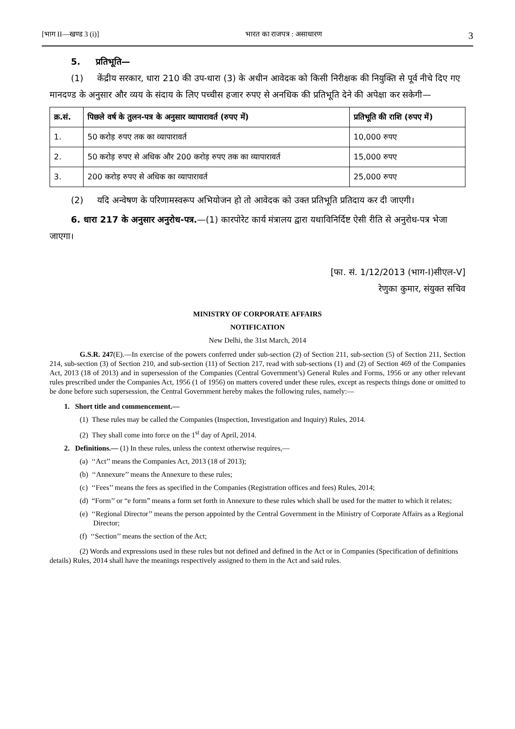[भाग II—खण्ड 3 (i)] भारत का राजपत्र : असाधारण 3
5. प्रतिभूति—
(1) केंद्रीय सरकार, धारा 210 की उप-धारा (3) के अधीन आवेदक को किसी निरीक्षक की नियुक्ति से पूर्व नीचे दिए गए मानदण्ड के अनुसार और व्यय के संदाय के लिए पच्चीस हजार रुपए से अनधिक की प्रतिभूति देने की अपेक्षा कर सकेगी—
| क्र.सं. | पिछले वर्ष के तुलन-पत्र के अनुसार व्यापारावर्त (रुपए में) | प्रतिभूति की राशि (रुपए में) |
| --- | --- | --- |
| 1. | 50 करोड़ रुपए तक का व्यापारावर्त | 10,000 रुपए |
| 2. | 50 करोड़ रुपए से अधिक और 200 करोड़ रुपए तक का व्यापारावर्त | 15,000 रुपए |
| 3. | 200 करोड़ रुपए से अधिक का व्यापारावर्त | 25,000 रुपए |
(2) यदि अन्वेषण के परिणामस्वरूप अभियोजन हो तो आवेदक को उक्त प्रतिभूति प्रतिदाय कर दी जाएगी।
6. धारा 217 के अनुसार अनुरोध-पत्र.—(1) कारपोरेट कार्य मंत्रालय द्वारा यथाविनिर्दिष्ट ऐसी रीति से अनुरोध-पत्र भेजा जाएगा।
[फा. सं. 1/12/2013 (भाग-I)सीएल-V]
रेणुका कुमार, संयुक्त सचिव
MINISTRY OF CORPORATE AFFAIRS
NOTIFICATION
New Delhi, the 31st March, 2014
G.S.R. 247(E).—In exercise of the powers conferred under sub-section (2) of Section 211, sub-section (5) of Section 211, Section 214, sub-section (3) of Section 210, and sub-section (11) of Section 217, read with sub-sections (1) and (2) of Section 469 of the Companies Act, 2013 (18 of 2013) and in supersession of the Companies (Central Government’s) General Rules and Forms, 1956 or any other relevant rules prescribed under the Companies Act, 1956 (1 of 1956) on matters covered under these rules, except as respects things done or omitted to be done before such supersession, the Central Government hereby makes the following rules, namely:—
1. Short title and commencement.—
(1) These rules may be called the Companies (Inspection, Investigation and Inquiry) Rules, 2014.
(2) They shall come into force on the 1<sup>st</sup> day of April, 2014.
2. Definitions.— (1) In these rules, unless the context otherwise requires,—
(a) ‘‘Act’’ means the Companies Act, 2013 (18 of 2013);
(b) ‘‘Annexure’’ means the Annexure to these rules;
(c) ‘‘Fees’’ means the fees as specified in the Companies (Registration offices and fees) Rules, 2014;
(d) “Form’’ or “e form” means a form set forth in Annexure to these rules which shall be used for the matter to which it relates;
(e) ‘‘Regional Director’’ means the person appointed by the Central Government in the Ministry of Corporate Affairs as a Regional Director;
(f) ‘‘Section’’ means the section of the Act;
(2) Words and expressions used in these rules but not defined and defined in the Act or in Companies (Specification of definitions details) Rules, 2014 shall have the meanings respectively assigned to them in the Act and said rules.